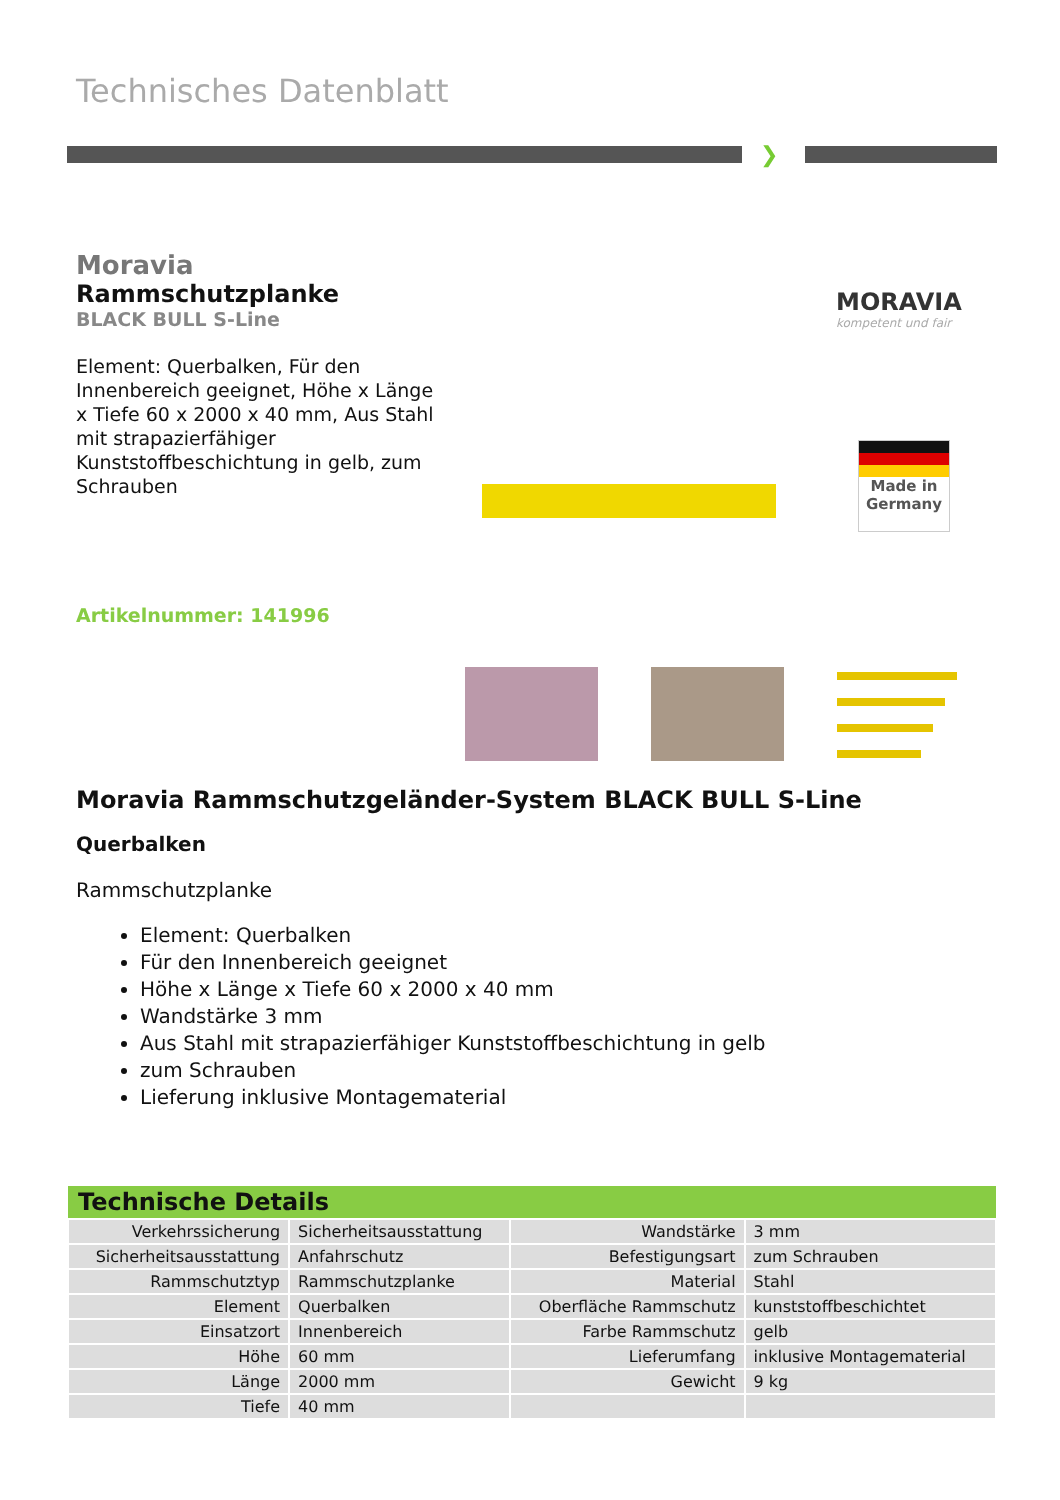Technisches Datenblatt
❯
Moravia
Rammschutzplanke
BLACK BULL S-Line
Element: Querbalken, Für den Innenbereich geeignet, Höhe x Länge x Tiefe 60 x 2000 x 40 mm, Aus Stahl mit strapazierfähiger Kunststoffbeschichtung in gelb, zum Schrauben
MORAVIA
kompetent und fair
Made in Germany
Artikelnummer: 141996
Moravia Rammschutzgeländer-System BLACK BULL S-Line
Querbalken
Rammschutzplanke
Element: Querbalken
Für den Innenbereich geeignet
Höhe x Länge x Tiefe 60 x 2000 x 40 mm
Wandstärke 3 mm
Aus Stahl mit strapazierfähiger Kunststoffbeschichtung in gelb
zum Schrauben
Lieferung inklusive Montagematerial
| Technische Details | | | |
| --- | --- | --- | --- |
| Verkehrssicherung | Sicherheitsausstattung | Wandstärke | 3 mm |
| Sicherheitsausstattung | Anfahrschutz | Befestigungsart | zum Schrauben |
| Rammschutztyp | Rammschutzplanke | Material | Stahl |
| Element | Querbalken | Oberfläche Rammschutz | kunststoffbeschichtet |
| Einsatzort | Innenbereich | Farbe Rammschutz | gelb |
| Höhe | 60 mm | Lieferumfang | inklusive Montagematerial |
| Länge | 2000 mm | Gewicht | 9 kg |
| Tiefe | 40 mm | | |